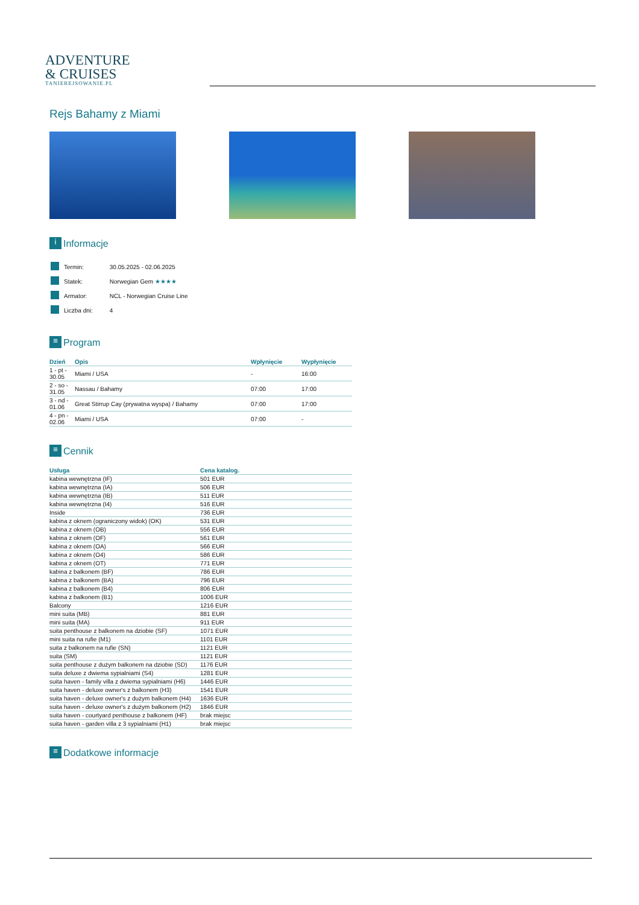ADVENTURE
& CRUISES
TANIEREJSOWANIE.PL
Rejs Bahamy z Miami
i Informacje
| | Termin: | 30.05.2025 - 02.06.2025 |
| | Statek: | Norwegian Gem ★★★★ |
| | Armator: | NCL - Norwegian Cruise Line |
| | Liczba dni: | 4 |
≡ Program
| Dzień | Opis | Wpłynięcie | Wypłynięcie |
| --- | --- | --- | --- |
| 1 - pt - 30.05 | Miami / USA | - | 16:00 |
| 2 - so - 31.05 | Nassau / Bahamy | 07:00 | 17:00 |
| 3 - nd - 01.06 | Great Stirrup Cay (prywatna wyspa) / Bahamy | 07:00 | 17:00 |
| 4 - pn - 02.06 | Miami / USA | 07:00 | - |
≡ Cennik
| Usługa | Cena katalog. |
| --- | --- |
| kabina wewnętrzna (IF) | 501 EUR |
| kabina wewnętrzna (IA) | 506 EUR |
| kabina wewnętrzna (IB) | 511 EUR |
| kabina wewnętrzna (I4) | 516 EUR |
| Inside | 736 EUR |
| kabina z oknem (ograniczony widok) (OK) | 531 EUR |
| kabina z oknem (OB) | 556 EUR |
| kabina z oknem (OF) | 561 EUR |
| kabina z oknem (OA) | 566 EUR |
| kabina z oknem (O4) | 586 EUR |
| kabina z oknem (OT) | 771 EUR |
| kabina z balkonem (BF) | 786 EUR |
| kabina z balkonem (BA) | 796 EUR |
| kabina z balkonem (B4) | 806 EUR |
| kabina z balkonem (B1) | 1006 EUR |
| Balcony | 1216 EUR |
| mini suita (MB) | 881 EUR |
| mini suita (MA) | 911 EUR |
| suita penthouse z balkonem na dziobie (SF) | 1071 EUR |
| mini suita na rufie (M1) | 1101 EUR |
| suita z balkonem na rufie (SN) | 1121 EUR |
| suita (SM) | 1121 EUR |
| suita penthouse z dużym balkonem na dziobie (SD) | 1176 EUR |
| suita deluxe z dwiema sypialniami (S4) | 1281 EUR |
| suita haven - family villa z dwiema sypialniami (H6) | 1446 EUR |
| suita haven - deluxe owner's z balkonem (H3) | 1541 EUR |
| suita haven - deluxe owner's z dużym balkonem (H4) | 1636 EUR |
| suita haven - deluxe owner's z dużym balkonem (H2) | 1846 EUR |
| suita haven - courtyard penthouse z balkonem (HF) | brak miejsc |
| suita haven - garden villa z 3 sypialniami (H1) | brak miejsc |
≡ Dodatkowe informacje